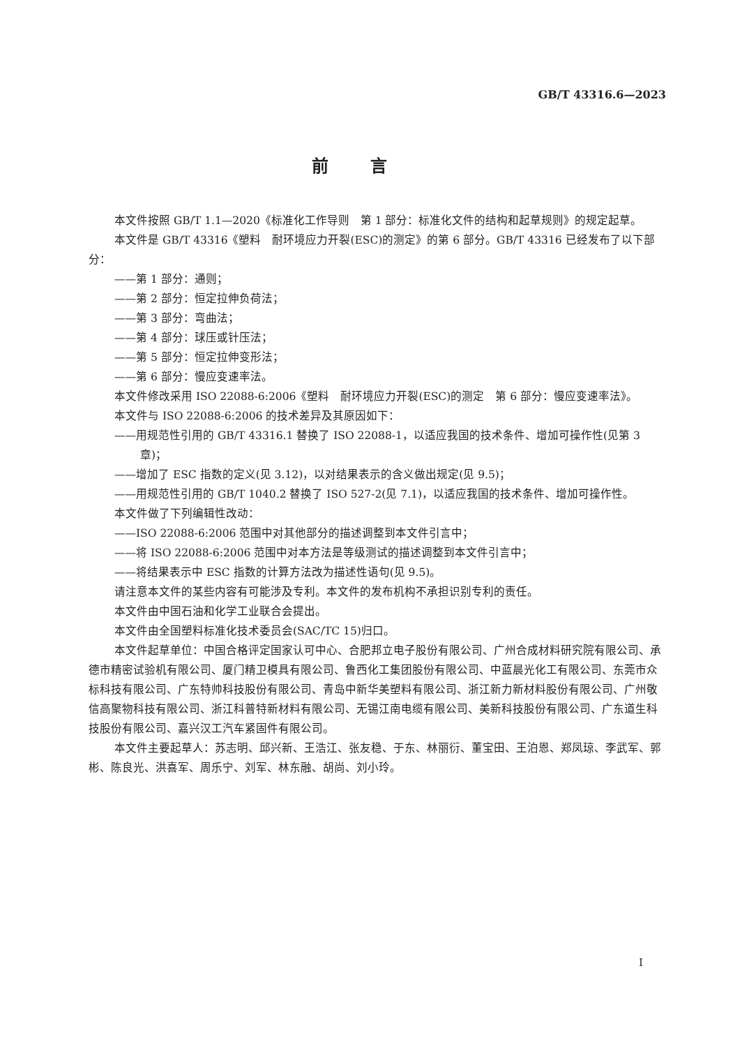GB/T 43316.6—2023
前言
本文件按照 GB/T 1.1—2020《标准化工作导则　第 1 部分：标准化文件的结构和起草规则》的规定起草。
本文件是 GB/T 43316《塑料　耐环境应力开裂(ESC)的测定》的第 6 部分。GB/T 43316 已经发布了以下部分：
——第 1 部分：通则；
——第 2 部分：恒定拉伸负荷法；
——第 3 部分：弯曲法；
——第 4 部分：球压或针压法；
——第 5 部分：恒定拉伸变形法；
——第 6 部分：慢应变速率法。
本文件修改采用 ISO 22088-6:2006《塑料　耐环境应力开裂(ESC)的测定　第 6 部分：慢应变速率法》。
本文件与 ISO 22088-6:2006 的技术差异及其原因如下：
——用规范性引用的 GB/T 43316.1 替换了 ISO 22088-1，以适应我国的技术条件、增加可操作性(见第 3 章)；
——增加了 ESC 指数的定义(见 3.12)，以对结果表示的含义做出规定(见 9.5)；
——用规范性引用的 GB/T 1040.2 替换了 ISO 527-2(见 7.1)，以适应我国的技术条件、增加可操作性。
本文件做了下列编辑性改动：
——ISO 22088-6:2006 范围中对其他部分的描述调整到本文件引言中；
——将 ISO 22088-6:2006 范围中对本方法是等级测试的描述调整到本文件引言中；
——将结果表示中 ESC 指数的计算方法改为描述性语句(见 9.5)。
请注意本文件的某些内容有可能涉及专利。本文件的发布机构不承担识别专利的责任。
本文件由中国石油和化学工业联合会提出。
本文件由全国塑料标准化技术委员会(SAC/TC 15)归口。
本文件起草单位：中国合格评定国家认可中心、合肥邦立电子股份有限公司、广州合成材料研究院有限公司、承德市精密试验机有限公司、厦门精卫模具有限公司、鲁西化工集团股份有限公司、中蓝晨光化工有限公司、东莞市众标科技有限公司、广东特帅科技股份有限公司、青岛中新华美塑料有限公司、浙江新力新材料股份有限公司、广州敬信高聚物科技有限公司、浙江科普特新材料有限公司、无锡江南电缆有限公司、美新科技股份有限公司、广东道生科技股份有限公司、嘉兴汉工汽车紧固件有限公司。
本文件主要起草人：苏志明、邱兴新、王浩江、张友稳、于东、林丽衍、董宝田、王泊恩、郑凤琼、李武军、郭彬、陈良光、洪喜军、周乐宁、刘军、林东融、胡尚、刘小玲。
I